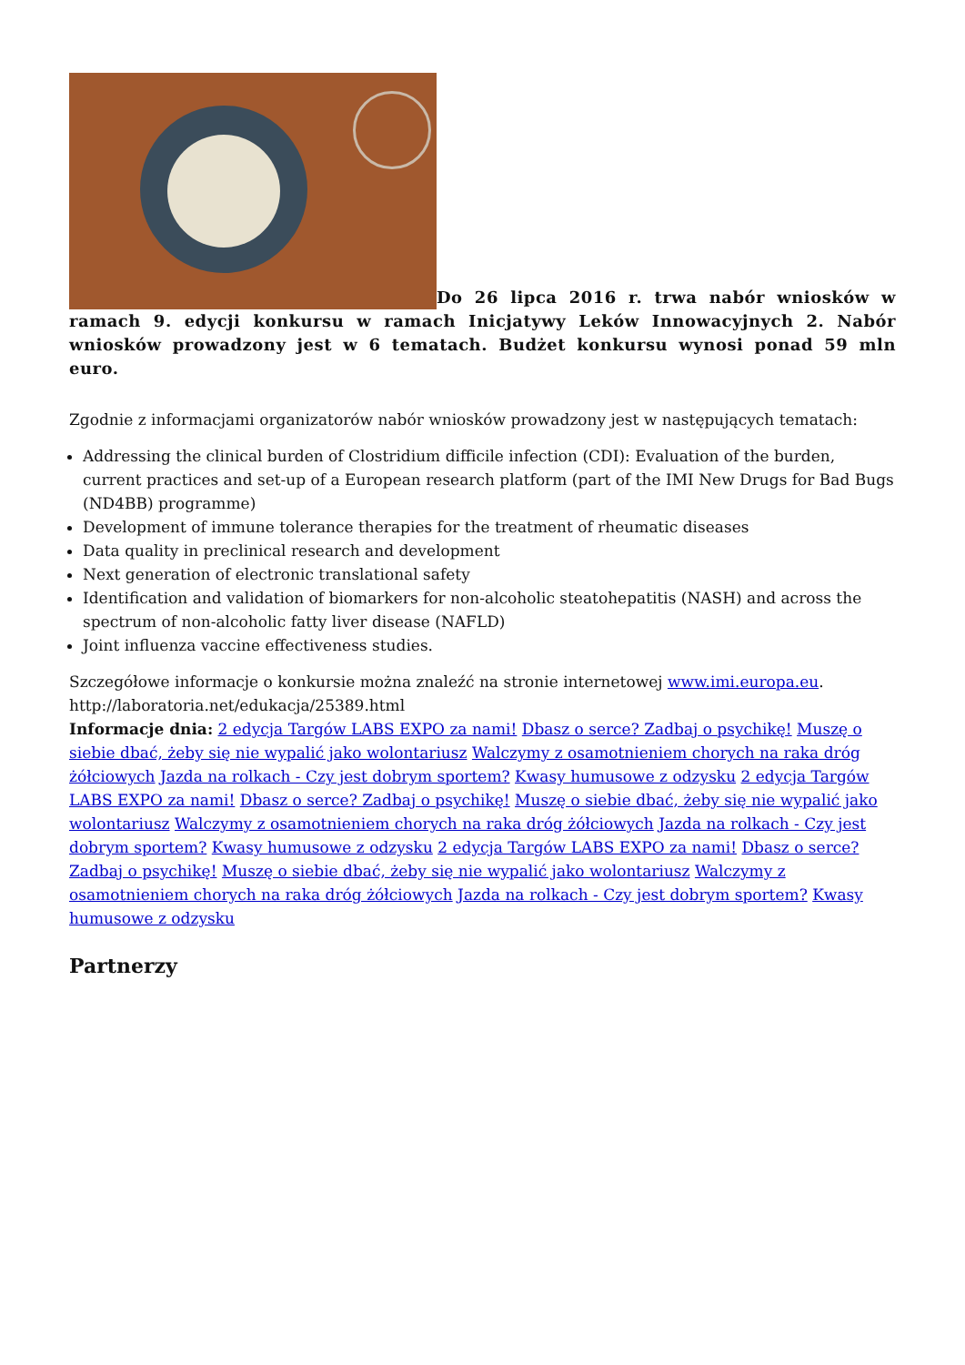Do 26 lipca 2016 r. trwa nabór wniosków w ramach 9. edycji konkursu w ramach Inicjatywy Leków Innowacyjnych 2. Nabór wniosków prowadzony jest w 6 tematach. Budżet konkursu wynosi ponad 59 mln euro.
Zgodnie z informacjami organizatorów nabór wniosków prowadzony jest w następujących tematach:
Addressing the clinical burden of Clostridium difficile infection (CDI): Evaluation of the burden, current practices and set-up of a European research platform (part of the IMI New Drugs for Bad Bugs (ND4BB) programme)
Development of immune tolerance therapies for the treatment of rheumatic diseases
Data quality in preclinical research and development
Next generation of electronic translational safety
Identification and validation of biomarkers for non-alcoholic steatohepatitis (NASH) and across the spectrum of non-alcoholic fatty liver disease (NAFLD)
Joint influenza vaccine effectiveness studies.
Szczegółowe informacje o konkursie można znaleźć na stronie internetowej www.imi.europa.eu.
http://laboratoria.net/edukacja/25389.html
Informacje dnia: 2 edycja Targów LABS EXPO za nami! Dbasz o serce? Zadbaj o psychikę! Muszę o siebie dbać, żeby się nie wypalić jako wolontariusz Walczymy z osamotnieniem chorych na raka dróg żółciowych Jazda na rolkach - Czy jest dobrym sportem? Kwasy humusowe z odzysku 2 edycja Targów LABS EXPO za nami! Dbasz o serce? Zadbaj o psychikę! Muszę o siebie dbać, żeby się nie wypalić jako wolontariusz Walczymy z osamotnieniem chorych na raka dróg żółciowych Jazda na rolkach - Czy jest dobrym sportem? Kwasy humusowe z odzysku 2 edycja Targów LABS EXPO za nami! Dbasz o serce? Zadbaj o psychikę! Muszę o siebie dbać, żeby się nie wypalić jako wolontariusz Walczymy z osamotnieniem chorych na raka dróg żółciowych Jazda na rolkach - Czy jest dobrym sportem? Kwasy humusowe z odzysku
Partnerzy